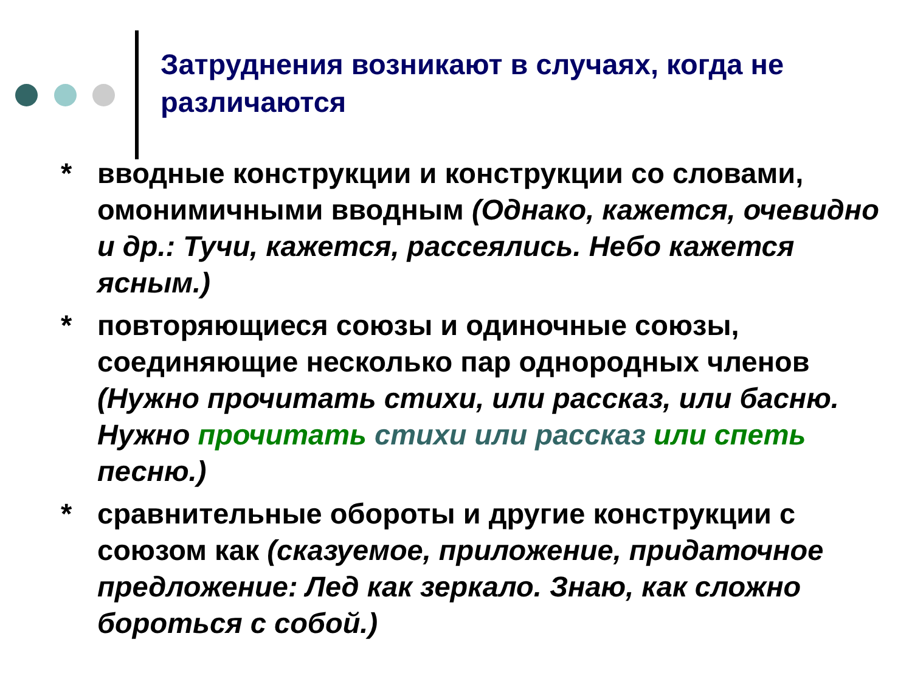Затруднения возникают в случаях, когда не различаются
* вводные конструкции и конструкции со словами, омонимичными вводным (Однако, кажется, очевидно и др.: Тучи, кажется, рассеялись. Небо кажется ясным.)
* повторяющиеся союзы и одиночные союзы, соединяющие несколько пар однородных членов (Нужно прочитать стихи, или рассказ, или басню. Нужно прочитать стихи или рассказ или спеть песню.)
* сравнительные обороты и другие конструкции с союзом как (сказуемое, приложение, придаточное предложение: Лед как зеркало. Знаю, как сложно бороться с собой.)